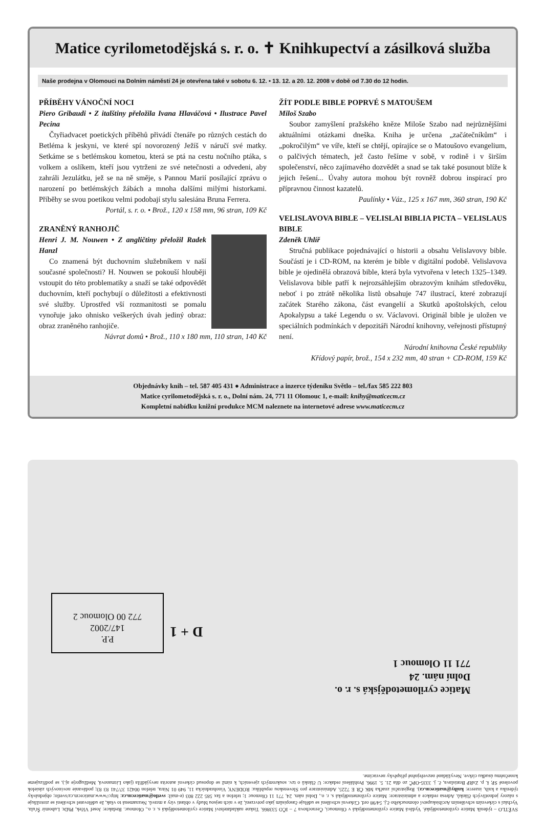Matice cyrilometodějská s. r. o. ✝ Knihkupectví a zásilková služba
Naše prodejna v Olomouci na Dolním náměstí 24 je otevřena také v sobotu 6. 12. • 13. 12. a 20. 12. 2008 v době od 7.30 do 12 hodin.
PŘÍBĚHY VÁNOČNÍ NOCI
Piero Gribaudi • Z italštiny přeložila Ivana Hlaváčová • Ilustrace Pavel Pecina
Čtyřiadvacet poetických příběhů přivádí čtenáře po různých cestách do Betléma k jeskyni, ve které spí novorozený Ježíš v náručí své matky. Setkáme se s betlémskou kometou, která se ptá na cestu nočního ptáka, s volkem a oslíkem, kteří jsou vytrženi ze své netečnosti a odvedeni, aby zahráli Jezulátku, jež se na ně směje, s Pannou Marií posílající zprávu o narození po betlémských žábách a mnoha dalšími milými historkami. Příběhy se svou poetikou velmi podobají stylu salesiána Bruna Ferrera.
Portál, s. r. o. • Brož., 120 x 158 mm, 96 stran, 109 Kč
ZRANĚNÝ RANHOJIČ
Henri J. M. Nouwen • Z angličtiny přeložil Radek Hanzl
Co znamená být duchovním služebníkem v naší současné společnosti? H. Nouwen se pokouší hlouběji vstoupit do této problematiky a snaží se také odpovědět duchovním, kteří pochybují o důležitosti a efektivnosti své služby. Uprostřed vší rozmanitosti se pomalu vynořuje jako ohnisko veškerých úvah jediný obraz: obraz zraněného ranhojiče.
Návrat domů • Brož., 110 x 180 mm, 110 stran, 140 Kč
ŽÍT PODLE BIBLE POPRVÉ S MATOUŠEM
Miloš Szabo
Soubor zamyšlení pražského kněze Miloše Szabo nad nejrůznějšími aktuálními otázkami dneška. Kniha je určena „začátečníkům“ i „pokročilým“ ve víře, kteří se chtějí, opírajíce se o Matoušovo evangelium, o palčivých tématech, jež často řešíme v sobě, v rodině i v širším společenství, něco zajímavého dozvědět a snad se tak také posunout blíže k jejich řešení... Úvahy autora mohou být rovněž dobrou inspirací pro přípravnou činnost kazatelů.
Paulínky • Váz., 125 x 167 mm, 360 stran, 190 Kč
VELISLAVOVA BIBLE – VELISLAI BIBLIA PICTA – VELISLAUS BIBLE
Zdeněk Uhlíř
Stručná publikace pojednávající o historii a obsahu Velislavovy bible. Součástí je i CD-ROM, na kterém je bible v digitální podobě. Velislavova bible je ojedinělá obrazová bible, která byla vytvořena v letech 1325–1349. Velislavova bible patří k nejrozsáhlejším obrazovým knihám středověku, neboť i po ztrátě několika listů obsahuje 747 ilustrací, které zobrazují začátek Starého zákona, část evangelií a Skutků apoštolských, celou Apokalypsu a také Legendu o sv. Václavovi. Originál bible je uložen ve speciálních podmínkách v depozitáři Národní knihovny, veřejnosti přístupný není.
Národní knihovna České republiky
Křídový papír, brož., 154 x 232 mm, 40 stran + CD-ROM, 159 Kč
Objednávky knih – tel. 587 405 431 ● Administrace a inzerce týdeníku Světlo – tel./fax 585 222 803
Matice cyrilometodějská s. r. o., Dolní nám. 24, 771 11 Olomouc 1, e-mail: knihy@maticecm.cz
Kompletní nabídku knižní produkce MCM naleznete na internetové adrese www.maticecm.cz
P.P.
147/2002
772 00 Olomouc 2
D + 1
Matice cyrilometodějská s. r. o.
Dolní nám. 24
771 11 Olomouc 1
SVĚTLO – týdeník Matice cyrilometodějské. Vydává Matice cyrilometodějská v Olomouci, Černochova 7 – IČO 533866. Tiskne nakladatelství Matice cyrilometodějská s. r. o., Olomouc. Redakce: Josef Vlček, PhDr. Lubomír Šťula. Vychází s církevním schválením Arcibiskupství olomouckého č.j. 54/98 ord. Církevní schválení se uděluje časopisům jako potvrzení, že v nich nejsou bludy v oblasti víry a mravů. Neznamená to však, že udělovatel schválení se ztotožňuje s názory jednotlivých článků. Adresa redakce a administrace: Matice cyrilometodějská s. r. o., Dolní nám. 24, 771 11 Olomouc 1; telefon a fax 585 222 803 (e-mail: svetlo@maticecm.cz: http://www.maticecm.cz/svetlo; objednávky týdeníku a knih, inzerce: knihy@maticecm.cz). Registrační značka MK ČR E 7225. Administrace pro Slovenskou republiku: RODENY, Vinohradnícka 11, 949 01 Nitra, telefon 00421 37/741 83 83; podávanie novinových zásielok povolené SP, š. p. ZsRP Bratislava, č. j. 3335-OPČ zo dňa 21. 5. 1996. Prohlášení redakce: U článků o tzv. soukromých zjeveních, k nimž se doposud církevní autorita nevyjádřila (jako Litmanová, Medžugorje aj.), se podřizujeme konečnému úsudku církve. Nevyžádané nezveřejněné příspěvky nevracíme.